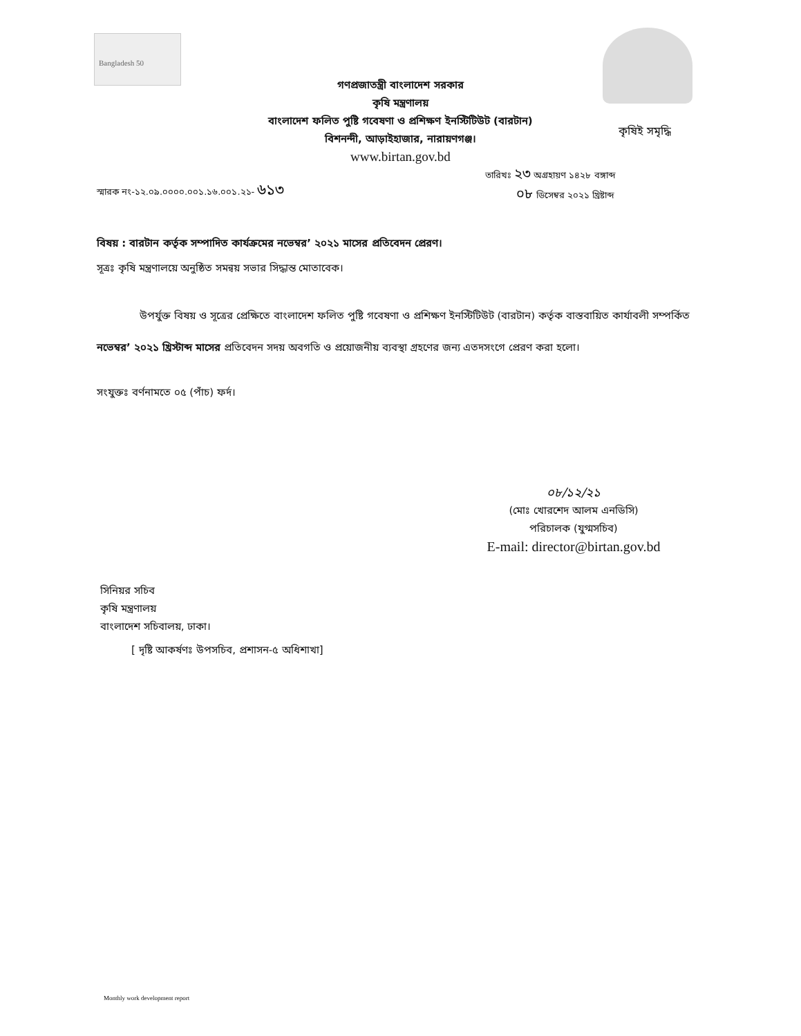Bangladesh 50
গণপ্রজাতন্ত্রী বাংলাদেশ সরকার
কৃষি মন্ত্রণালয়
বাংলাদেশ ফলিত পুষ্টি গবেষণা ও প্রশিক্ষণ ইনস্টিটিউট (বারটান)
বিশনন্দী, আড়াইহাজার, নারায়ণগঞ্জ।
www.birtan.gov.bd
কৃষিই সমৃদ্ধি
স্মারক নং-১২.০৯.০০০০.০০১.১৬.০০১.২১- ৬১৩
তারিখঃ ২৩ অগ্রহায়ণ ১৪২৮ বঙ্গাব্দ
০৮ ডিসেম্বর ২০২১ খ্রিষ্টাব্দ
বিষয় : বারটান কর্তৃক সম্পাদিত কার্যক্রমের নভেম্বর’ ২০২১ মাসের প্রতিবেদন প্রেরণ।
সূত্রঃ কৃষি মন্ত্রণালয়ে অনুষ্ঠিত সমন্বয় সভার সিদ্ধান্ত মোতাবেক।
উপর্যুক্ত বিষয় ও সূত্রের প্রেক্ষিতে বাংলাদেশ ফলিত পুষ্টি গবেষণা ও প্রশিক্ষণ ইনস্টিটিউট (বারটান) কর্তৃক বাস্তবায়িত কার্যাবলী সম্পর্কিত নভেম্বর’ ২০২১ খ্রিস্টাব্দ মাসের প্রতিবেদন সদয় অবগতি ও প্রয়োজনীয় ব্যবস্থা গ্রহণের জন্য এতদসংগে প্রেরণ করা হলো।
সংযুক্তঃ বর্ণনামতে ০৫ (পাঁচ) ফর্দ।
০৮/১২/২১
(মোঃ খোরশেদ আলম এনডিসি)
পরিচালক (যুগ্মসচিব)
E-mail: director@birtan.gov.bd
সিনিয়র সচিব
কৃষি মন্ত্রণালয়
বাংলাদেশ সচিবালয়, ঢাকা।
[ দৃষ্টি আকর্ষণঃ উপসচিব, প্রশাসন-৫ অধিশাখা]
Monthly work development report